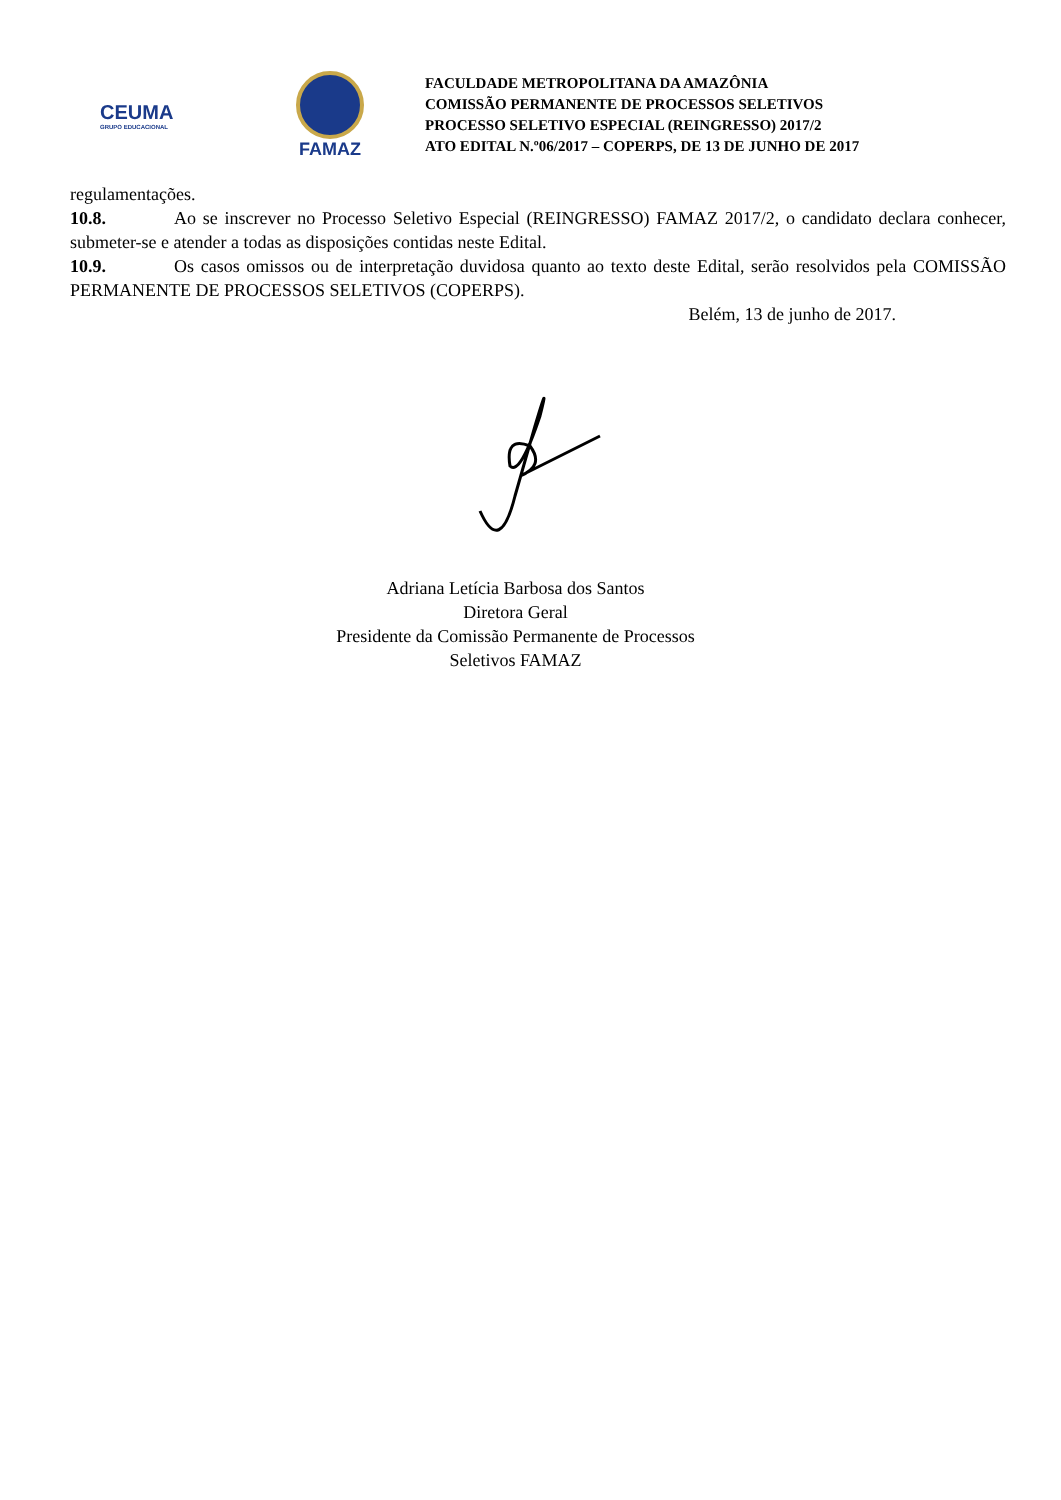CEUMA
GRUPO EDUCACIONAL
FAMAZ
FACULDADE METROPOLITANA DA AMAZÔNIA
COMISSÃO PERMANENTE DE PROCESSOS SELETIVOS
PROCESSO SELETIVO ESPECIAL (REINGRESSO) 2017/2
ATO EDITAL N.º06/2017 – COPERPS, DE 13 DE JUNHO DE 2017
regulamentações.
10.8. Ao se inscrever no Processo Seletivo Especial (REINGRESSO) FAMAZ 2017/2, o candidato declara conhecer, submeter-se e atender a todas as disposições contidas neste Edital.
10.9. Os casos omissos ou de interpretação duvidosa quanto ao texto deste Edital, serão resolvidos pela COMISSÃO PERMANENTE DE PROCESSOS SELETIVOS (COPERPS).
Belém, 13 de junho de 2017.
Adriana Letícia Barbosa dos Santos
Diretora Geral
Presidente da Comissão Permanente de Processos
Seletivos FAMAZ